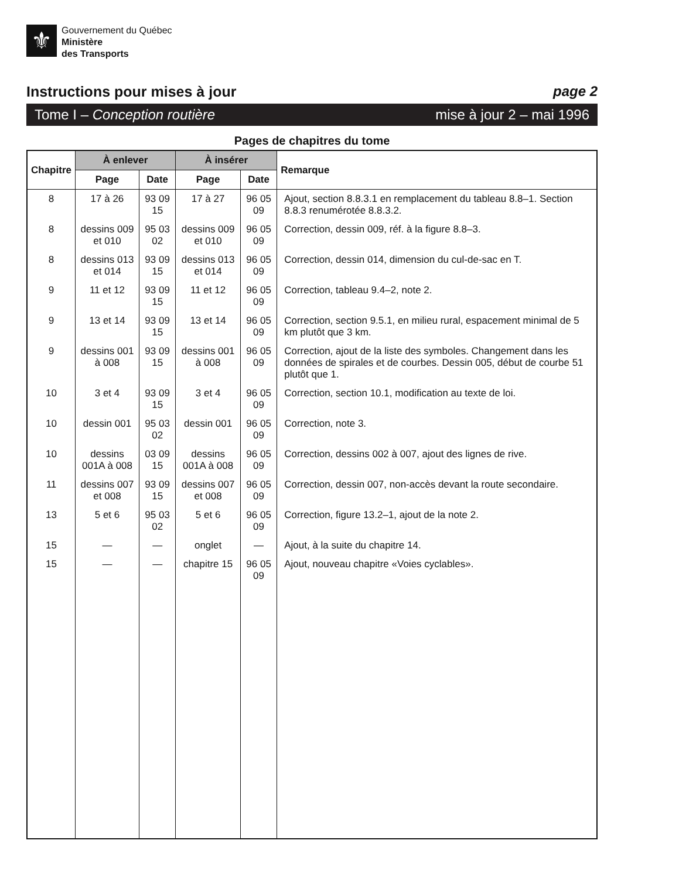⚜
Gouvernement du Québec
Ministère
des Transports
Instructions pour mises à jour page 2
Tome I – Conception routière mise à jour 2 – mai 1996
Pages de chapitres du tome
| Chapitre | À enlever | | À insérer | | Remarque |
| --- | --- | --- | --- | --- | --- |
| | Page | Date | Page | Date | |
| 8 | 17 à 26 | 93 09 15 | 17 à 27 | 96 05 09 | Ajout, section 8.8.3.1 en remplacement du tableau 8.8–1. Section 8.8.3 renumérotée 8.8.3.2. |
| 8 | dessins 009 et 010 | 95 03 02 | dessins 009 et 010 | 96 05 09 | Correction, dessin 009, réf. à la figure 8.8–3. |
| 8 | dessins 013 et 014 | 93 09 15 | dessins 013 et 014 | 96 05 09 | Correction, dessin 014, dimension du cul-de-sac en T. |
| 9 | 11 et 12 | 93 09 15 | 11 et 12 | 96 05 09 | Correction, tableau 9.4–2, note 2. |
| 9 | 13 et 14 | 93 09 15 | 13 et 14 | 96 05 09 | Correction, section 9.5.1, en milieu rural, espacement minimal de 5 km plutôt que 3 km. |
| 9 | dessins 001 à 008 | 93 09 15 | dessins 001 à 008 | 96 05 09 | Correction, ajout de la liste des symboles. Changement dans les données de spirales et de courbes. Dessin 005, début de courbe 51 plutôt que 1. |
| 10 | 3 et 4 | 93 09 15 | 3 et 4 | 96 05 09 | Correction, section 10.1, modification au texte de loi. |
| 10 | dessin 001 | 95 03 02 | dessin 001 | 96 05 09 | Correction, note 3. |
| 10 | dessins 001A à 008 | 03 09 15 | dessins 001A à 008 | 96 05 09 | Correction, dessins 002 à 007, ajout des lignes de rive. |
| 11 | dessins 007 et 008 | 93 09 15 | dessins 007 et 008 | 96 05 09 | Correction, dessin 007, non-accès devant la route secondaire. |
| 13 | 5 et 6 | 95 03 02 | 5 et 6 | 96 05 09 | Correction, figure 13.2–1, ajout de la note 2. |
| 15 | — | — | onglet | — | Ajout, à la suite du chapitre 14. |
| 15 | — | — | chapitre 15 | 96 05 09 | Ajout, nouveau chapitre «Voies cyclables». |